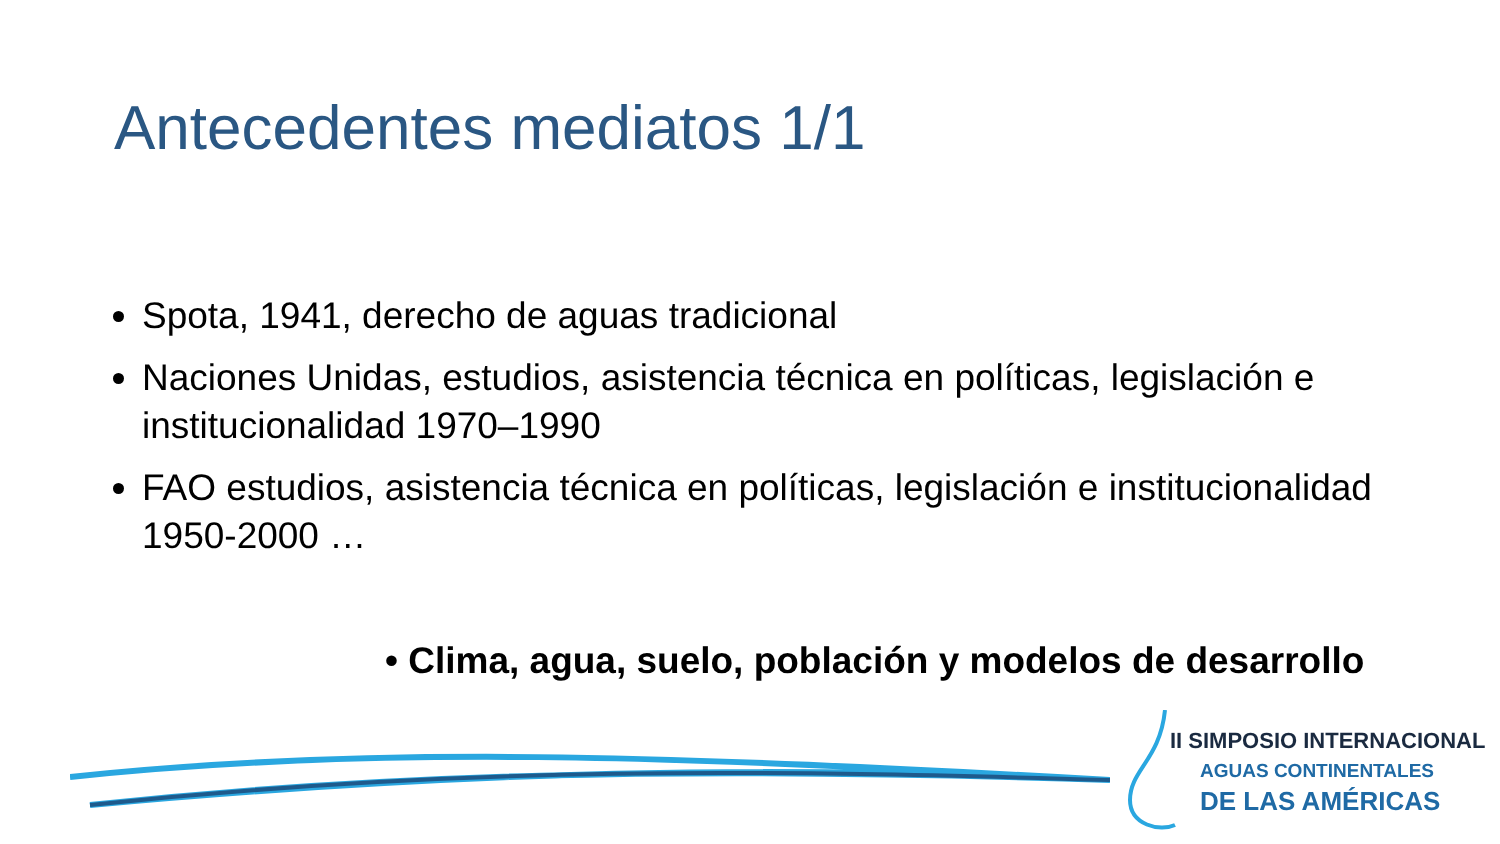Antecedentes mediatos 1/1
Spota, 1941, derecho de aguas tradicional
Naciones Unidas, estudios, asistencia técnica en políticas, legislación e institucionalidad 1970–1990
FAO estudios, asistencia técnica en políticas, legislación e institucionalidad 1950-2000 …
• Clima, agua, suelo, población y modelos de desarrollo
II SIMPOSIO INTERNACIONAL
AGUAS CONTINENTALES
DE LAS AMÉRICAS